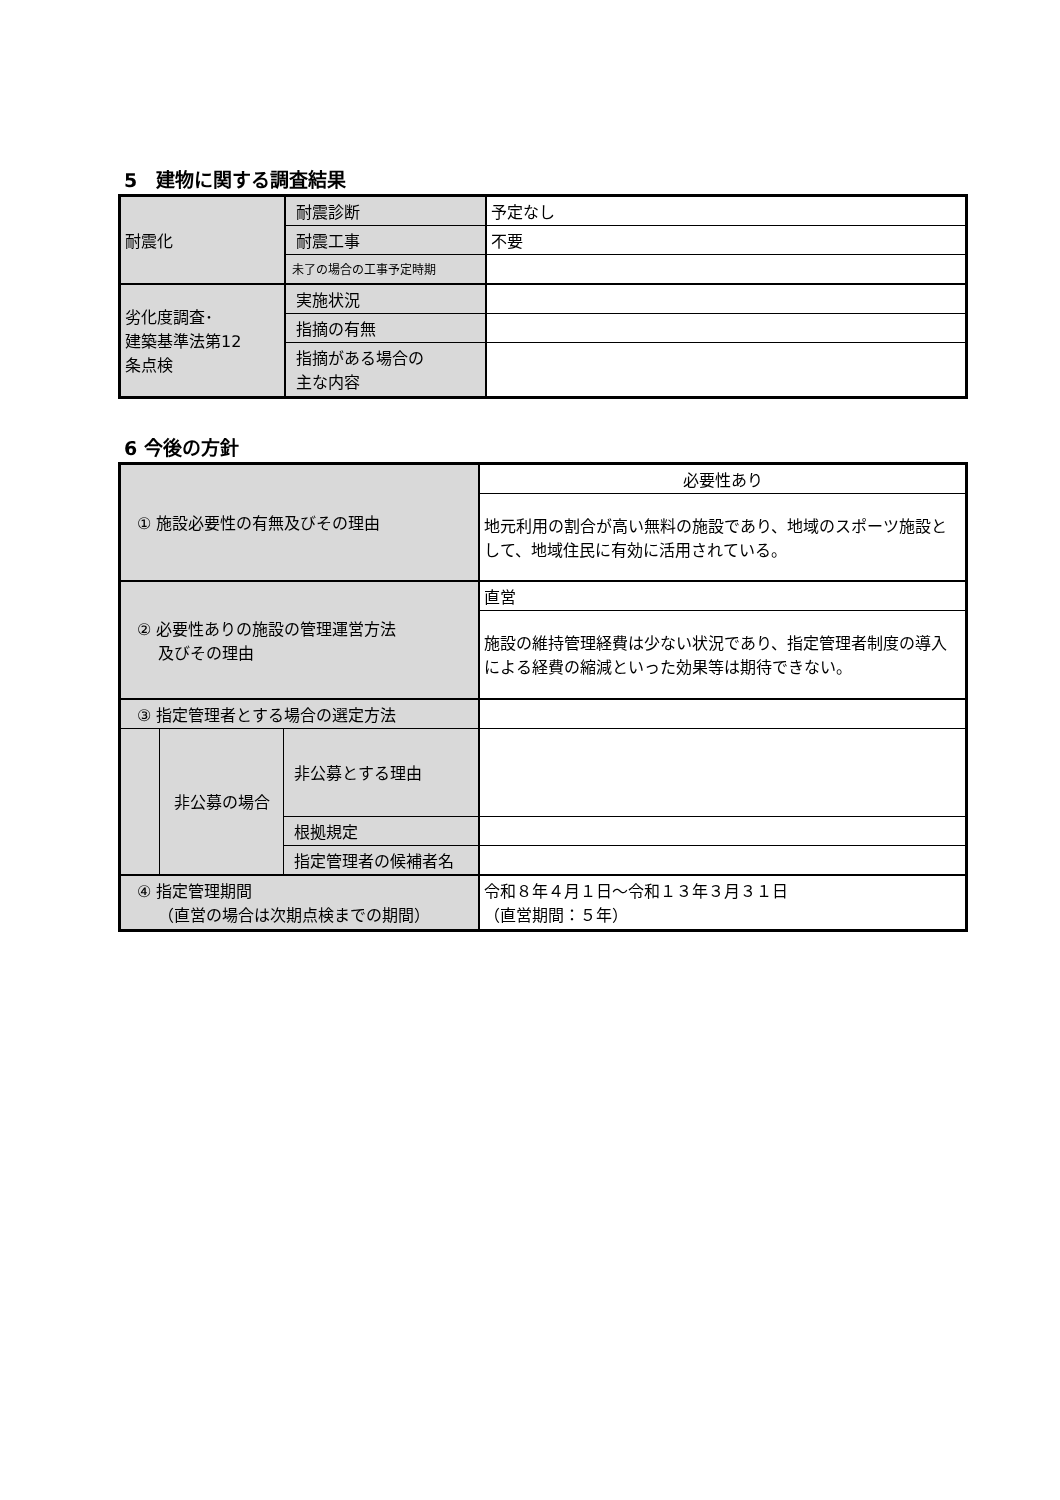5　建物に関する調査結果
| 耐震化 | 耐震診断 | 予定なし |
| | 耐震工事 | 不要 |
| | 未了の場合の工事予定時期 | |
| 劣化度調査･ 建築基準法第12 条点検 | 実施状況 | |
| | 指摘の有無 | |
| | 指摘がある場合の 主な内容 | |
6 今後の方針
| ① 施設必要性の有無及びその理由 | | | 必要性あり |
| | | | 地元利用の割合が高い無料の施設であり、地域のスポーツ施設として、地域住民に有効に活用されている。 |
| ② 必要性ありの施設の管理運営方法 及びその理由 | | | 直営 |
| | | | 施設の維持管理経費は少ない状況であり、指定管理者制度の導入による経費の縮減といった効果等は期待できない。 |
| ③ 指定管理者とする場合の選定方法 | | | |
| | 非公募の場合 | 非公募とする理由 | |
| | | 根拠規定 | |
| | | 指定管理者の候補者名 | |
| ④ 指定管理期間 （直営の場合は次期点検までの期間） | | | 令和８年４月１日～令和１３年３月３１日 （直営期間：５年） |